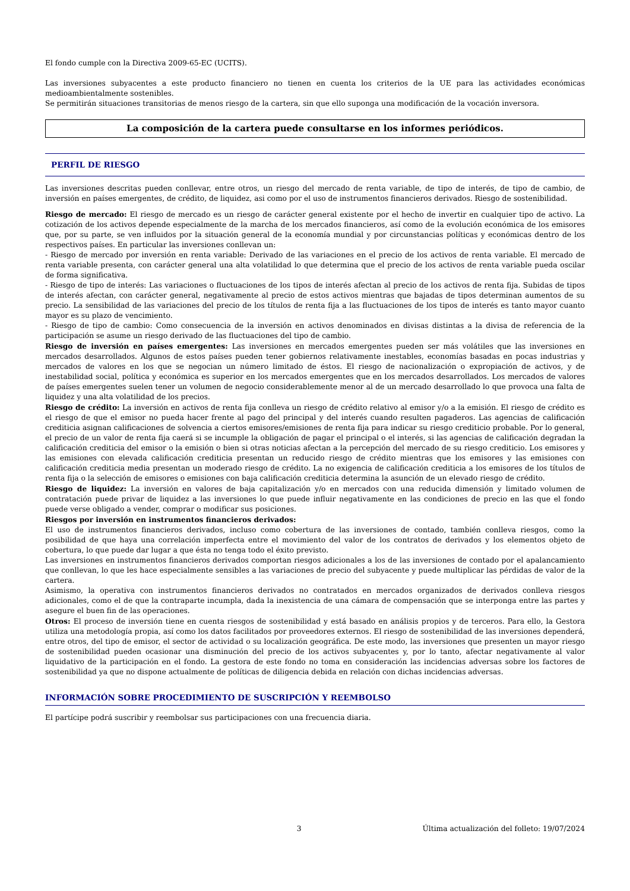El fondo cumple con la Directiva 2009-65-EC (UCITS).
Las inversiones subyacentes a este producto financiero no tienen en cuenta los criterios de la UE para las actividades económicas medioambientalmente sostenibles.
Se permitirán situaciones transitorias de menos riesgo de la cartera, sin que ello suponga una modificación de la vocación inversora.
La composición de la cartera puede consultarse en los informes periódicos.
PERFIL DE RIESGO
Las inversiones descritas pueden conllevar, entre otros, un riesgo del mercado de renta variable, de tipo de interés, de tipo de cambio, de inversión en países emergentes, de crédito, de liquidez, asi como por el uso de instrumentos financieros derivados. Riesgo de sostenibilidad.
Riesgo de mercado: El riesgo de mercado es un riesgo de carácter general existente por el hecho de invertir en cualquier tipo de activo. La cotización de los activos depende especialmente de la marcha de los mercados financieros, así como de la evolución económica de los emisores que, por su parte, se ven influidos por la situación general de la economía mundial y por circunstancias políticas y económicas dentro de los respectivos países. En particular las inversiones conllevan un:
- Riesgo de mercado por inversión en renta variable: Derivado de las variaciones en el precio de los activos de renta variable. El mercado de renta variable presenta, con carácter general una alta volatilidad lo que determina que el precio de los activos de renta variable pueda oscilar de forma significativa.
- Riesgo de tipo de interés: Las variaciones o fluctuaciones de los tipos de interés afectan al precio de los activos de renta fija. Subidas de tipos de interés afectan, con carácter general, negativamente al precio de estos activos mientras que bajadas de tipos determinan aumentos de su precio. La sensibilidad de las variaciones del precio de los títulos de renta fija a las fluctuaciones de los tipos de interés es tanto mayor cuanto mayor es su plazo de vencimiento.
- Riesgo de tipo de cambio: Como consecuencia de la inversión en activos denominados en divisas distintas a la divisa de referencia de la participación se asume un riesgo derivado de las fluctuaciones del tipo de cambio.
Riesgo de inversión en países emergentes: Las inversiones en mercados emergentes pueden ser más volátiles que las inversiones en mercados desarrollados. Algunos de estos países pueden tener gobiernos relativamente inestables, economías basadas en pocas industrias y mercados de valores en los que se negocian un número limitado de éstos. El riesgo de nacionalización o expropiación de activos, y de inestabilidad social, política y económica es superior en los mercados emergentes que en los mercados desarrollados. Los mercados de valores de países emergentes suelen tener un volumen de negocio considerablemente menor al de un mercado desarrollado lo que provoca una falta de liquidez y una alta volatilidad de los precios.
Riesgo de crédito: La inversión en activos de renta fija conlleva un riesgo de crédito relativo al emisor y/o a la emisión. El riesgo de crédito es el riesgo de que el emisor no pueda hacer frente al pago del principal y del interés cuando resulten pagaderos. Las agencias de calificación crediticia asignan calificaciones de solvencia a ciertos emisores/emisiones de renta fija para indicar su riesgo crediticio probable. Por lo general, el precio de un valor de renta fija caerá si se incumple la obligación de pagar el principal o el interés, si las agencias de calificación degradan la calificación crediticia del emisor o la emisión o bien si otras noticias afectan a la percepción del mercado de su riesgo crediticio. Los emisores y las emisiones con elevada calificación crediticia presentan un reducido riesgo de crédito mientras que los emisores y las emisiones con calificación crediticia media presentan un moderado riesgo de crédito. La no exigencia de calificación crediticia a los emisores de los títulos de renta fija o la selección de emisores o emisiones con baja calificación crediticia determina la asunción de un elevado riesgo de crédito.
Riesgo de liquidez: La inversión en valores de baja capitalización y/o en mercados con una reducida dimensión y limitado volumen de contratación puede privar de liquidez a las inversiones lo que puede influir negativamente en las condiciones de precio en las que el fondo puede verse obligado a vender, comprar o modificar sus posiciones.
Riesgos por inversión en instrumentos financieros derivados:
El uso de instrumentos financieros derivados, incluso como cobertura de las inversiones de contado, también conlleva riesgos, como la posibilidad de que haya una correlación imperfecta entre el movimiento del valor de los contratos de derivados y los elementos objeto de cobertura, lo que puede dar lugar a que ésta no tenga todo el éxito previsto.
Las inversiones en instrumentos financieros derivados comportan riesgos adicionales a los de las inversiones de contado por el apalancamiento que conllevan, lo que les hace especialmente sensibles a las variaciones de precio del subyacente y puede multiplicar las pérdidas de valor de la cartera.
Asimismo, la operativa con instrumentos financieros derivados no contratados en mercados organizados de derivados conlleva riesgos adicionales, como el de que la contraparte incumpla, dada la inexistencia de una cámara de compensación que se interponga entre las partes y asegure el buen fin de las operaciones.
Otros: El proceso de inversión tiene en cuenta riesgos de sostenibilidad y está basado en análisis propios y de terceros. Para ello, la Gestora utiliza una metodología propia, así como los datos facilitados por proveedores externos. El riesgo de sostenibilidad de las inversiones dependerá, entre otros, del tipo de emisor, el sector de actividad o su localización geográfica. De este modo, las inversiones que presenten un mayor riesgo de sostenibilidad pueden ocasionar una disminución del precio de los activos subyacentes y, por lo tanto, afectar negativamente al valor liquidativo de la participación en el fondo. La gestora de este fondo no toma en consideración las incidencias adversas sobre los factores de sostenibilidad ya que no dispone actualmente de políticas de diligencia debida en relación con dichas incidencias adversas.
INFORMACIÓN SOBRE PROCEDIMIENTO DE SUSCRIPCIÓN Y REEMBOLSO
El partícipe podrá suscribir y reembolsar sus participaciones con una frecuencia diaria.
3 Última actualización del folleto: 19/07/2024